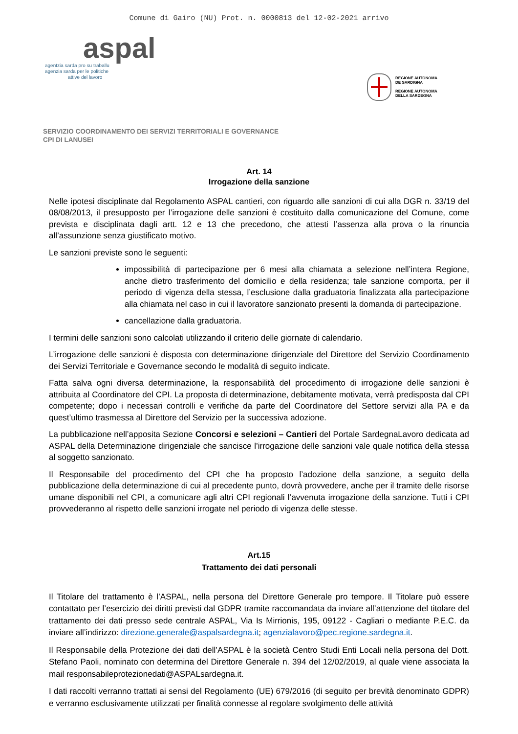Comune di Gairo (NU) Prot. n. 0000813 del 12-02-2021 arrivo
aspal
agentzia sarda pro su traballu
agenzia sarda per le politiche
attive del lavoro
REGIONE AUTÒNOMA
DE SARDIGNA
REGIONE AUTONOMA
DELLA SARDEGNA
SERVIZIO COORDINAMENTO DEI SERVIZI TERRITORIALI E GOVERNANCE
CPI DI LANUSEI
Art. 14
Irrogazione della sanzione
Nelle ipotesi disciplinate dal Regolamento ASPAL cantieri, con riguardo alle sanzioni di cui alla DGR n. 33/19 del 08/08/2013, il presupposto per l’irrogazione delle sanzioni è costituito dalla comunicazione del Comune, come prevista e disciplinata dagli artt. 12 e 13 che precedono, che attesti l’assenza alla prova o la rinuncia all’assunzione senza giustificato motivo.
Le sanzioni previste sono le seguenti:
impossibilità di partecipazione per 6 mesi alla chiamata a selezione nell’intera Regione, anche dietro trasferimento del domicilio e della residenza; tale sanzione comporta, per il periodo di vigenza della stessa, l’esclusione dalla graduatoria finalizzata alla partecipazione alla chiamata nel caso in cui il lavoratore sanzionato presenti la domanda di partecipazione.
cancellazione dalla graduatoria.
I termini delle sanzioni sono calcolati utilizzando il criterio delle giornate di calendario.
L’irrogazione delle sanzioni è disposta con determinazione dirigenziale del Direttore del Servizio Coordinamento dei Servizi Territoriale e Governance secondo le modalità di seguito indicate.
Fatta salva ogni diversa determinazione, la responsabilità del procedimento di irrogazione delle sanzioni è attribuita al Coordinatore del CPI. La proposta di determinazione, debitamente motivata, verrà predisposta dal CPI competente; dopo i necessari controlli e verifiche da parte del Coordinatore del Settore servizi alla PA e da quest’ultimo trasmessa al Direttore del Servizio per la successiva adozione.
La pubblicazione nell’apposita Sezione Concorsi e selezioni – Cantieri del Portale SardegnaLavoro dedicata ad ASPAL della Determinazione dirigenziale che sancisce l’irrogazione delle sanzioni vale quale notifica della stessa al soggetto sanzionato.
Il Responsabile del procedimento del CPI che ha proposto l’adozione della sanzione, a seguito della pubblicazione della determinazione di cui al precedente punto, dovrà provvedere, anche per il tramite delle risorse umane disponibili nel CPI, a comunicare agli altri CPI regionali l’avvenuta irrogazione della sanzione. Tutti i CPI provvederanno al rispetto delle sanzioni irrogate nel periodo di vigenza delle stesse.
Art.15
Trattamento dei dati personali
Il Titolare del trattamento è l’ASPAL, nella persona del Direttore Generale pro tempore. Il Titolare può essere contattato per l’esercizio dei diritti previsti dal GDPR tramite raccomandata da inviare all’attenzione del titolare del trattamento dei dati presso sede centrale ASPAL, Via Is Mirrionis, 195, 09122 - Cagliari o mediante P.E.C. da inviare all’indirizzo: direzione.generale@aspalsardegna.it; agenzialavoro@pec.regione.sardegna.it.
Il Responsabile della Protezione dei dati dell’ASPAL è la società Centro Studi Enti Locali nella persona del Dott. Stefano Paoli, nominato con determina del Direttore Generale n. 394 del 12/02/2019, al quale viene associata la mail responsabileprotezionedati@ASPALsardegna.it.
I dati raccolti verranno trattati ai sensi del Regolamento (UE) 679/2016 (di seguito per brevità denominato GDPR) e verranno esclusivamente utilizzati per finalità connesse al regolare svolgimento delle attività